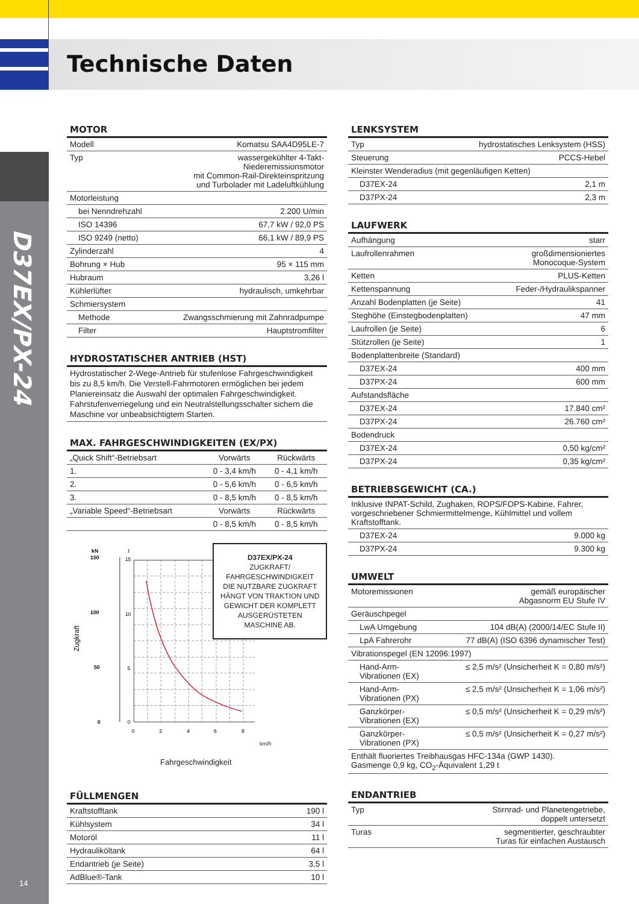Technische Daten
D37EX/PX-24
14
MOTOR
| Modell | Komatsu SAA4D95LE-7 |
| Typ | wassergekühlter 4-Takt- Niederemissionsmotor mit Common-Rail-Direkteinspritzung und Turbolader mit Ladeluftkühlung |
| Motorleistung | |
| bei Nenndrehzahl | 2.200 U/min |
| ISO 14396 | 67,7 kW / 92,0 PS |
| ISO 9249 (netto) | 66,1 kW / 89,9 PS |
| Zylinderzahl | 4 |
| Bohrung × Hub | 95 × 115 mm |
| Hubraum | 3,26 l |
| Kühlerlüfter | hydraulisch, umkehrbar |
| Schmiersystem | |
| Methode | Zwangsschmierung mit Zahnradpumpe |
| Filter | Hauptstromfilter |
HYDROSTATISCHER ANTRIEB (HST)
Hydrostatischer 2-Wege-Antrieb für stufenlose Fahrgeschwindig­keit bis zu 8,5 km/h. Die Verstell-Fahrmotoren ermöglichen bei jedem Planiereinsatz die Auswahl der optimalen Fahrgeschwin­digkeit. Fahrstufenverriegelung und ein Neutralstellungsschalter sichern die Maschine vor unbeabsichtigtem Starten.
MAX. FAHRGESCHWINDIGKEITEN (EX/PX)
| „Quick Shift“-Betriebsart | Vorwärts | Rückwärts |
| --- | --- | --- |
| 1. | 0 - 3,4 km/h | 0 - 4,1 km/h |
| 2. | 0 - 5,6 km/h | 0 - 6,5 km/h |
| 3. | 0 - 8,5 km/h | 0 - 8,5 km/h |
| „Variable Speed“-Betriebsart | Vorwärts | Rückwärts |
| | 0 - 8,5 km/h | 0 - 8,5 km/h |
kN
t
150
100
50
0
15
10
5
0
0
2
4
6
8
Zugkraft
D37EX/PX-24
ZUGKRAFT/
FAHRGESCHWINDIGKEIT
DIE NUTZBARE ZUGKRAFT
HÄNGT VON TRAKTION UND
GEWICHT DER KOMPLETT
AUSGERÜSTETEN
MASCHINE AB.
km/h
Fahrgeschwindigkeit
FÜLLMENGEN
| Kraftstofftank | 190 l |
| Kühlsystem | 34 l |
| Motoröl | 11 l |
| Hydrauliköltank | 64 l |
| Endantrieb (je Seite) | 3,5 l |
| AdBlue®-Tank | 10 l |
LENKSYSTEM
| Typ | hydrostatisches Lenksystem (HSS) |
| Steuerung | PCCS-Hebel |
| Kleinster Wenderadius (mit gegenläufigen Ketten) | |
| D37EX-24 | 2,1 m |
| D37PX-24 | 2,3 m |
LAUFWERK
| Aufhängung | starr |
| Laufrollenrahmen | großdimensioniertes Monocoque-System |
| Ketten | PLUS-Ketten |
| Kettenspannung | Feder-/Hydraulikspanner |
| Anzahl Bodenplatten (je Seite) | 41 |
| Steghöhe (Einstegbodenplatten) | 47 mm |
| Laufrollen (je Seite) | 6 |
| Stützrollen (je Seite) | 1 |
| Bodenplattenbreite (Standard) | |
| D37EX-24 | 400 mm |
| D37PX-24 | 600 mm |
| Aufstandsfläche | |
| D37EX-24 | 17.840 cm² |
| D37PX-24 | 26.760 cm² |
| Bodendruck | |
| D37EX-24 | 0,50 kg/cm² |
| D37PX-24 | 0,35 kg/cm² |
BETRIEBSGEWICHT (CA.)
| Inklusive INPAT-Schild, Zughaken, ROPS/FOPS-Kabine, Fahrer, vorgeschriebener Schmiermittelmenge, Kühlmittel und vollem Kraftstofftank. | |
| D37EX-24 | 9.000 kg |
| D37PX-24 | 9.300 kg |
UMWELT
| Motoremissionen | gemäß europäischer Abgasnorm EU Stufe IV |
| Geräuschpegel | |
| LwA Umgebung | 104 dB(A) (2000/14/EC Stufe II) |
| LpA Fahrerohr | 77 dB(A) (ISO 6396 dynamischer Test) |
| Vibrationspegel (EN 12096:1997) | |
| Hand-Arm- Vibrationen (EX) | ≤ 2,5 m/s² (Unsicherheit K = 0,80 m/s²) |
| Hand-Arm- Vibrationen (PX) | ≤ 2,5 m/s² (Unsicherheit K = 1,06 m/s²) |
| Ganzkörper- Vibrationen (EX) | ≤ 0,5 m/s² (Unsicherheit K = 0,29 m/s²) |
| Ganzkörper- Vibrationen (PX) | ≤ 0,5 m/s² (Unsicherheit K = 0,27 m/s²) |
| Enthält fluoriertes Treibhausgas HFC-134a (GWP 1430). Gasmenge 0,9 kg, CO<sub>2</sub>-Äquivalent 1,29 t | |
ENDANTRIEB
| Typ | Stirnrad- und Planetengetriebe, doppelt untersetzt |
| Turas | segmentierter, geschraubter Turas für einfachen Austausch |